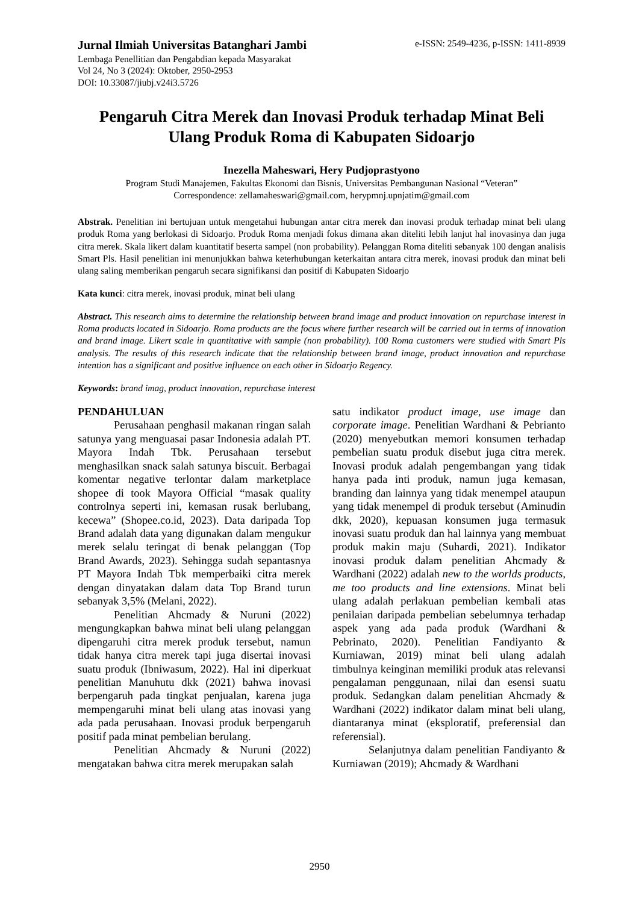Jurnal Ilmiah Universitas Batanghari Jambi
Lembaga Penellitian dan Pengabdian kepada Masyarakat
Vol 24, No 3 (2024): Oktober, 2950-2953
DOI: 10.33087/jiubj.v24i3.5726
e-ISSN: 2549-4236, p-ISSN: 1411-8939
Pengaruh Citra Merek dan Inovasi Produk terhadap Minat Beli Ulang Produk Roma di Kabupaten Sidoarjo
Inezella Maheswari, Hery Pudjoprastyono
Program Studi Manajemen, Fakultas Ekonomi dan Bisnis, Universitas Pembangunan Nasional “Veteran”
Correspondence: zellamaheswari@gmail.com, herypmnj.upnjatim@gmail.com
Abstrak. Penelitian ini bertujuan untuk mengetahui hubungan antar citra merek dan inovasi produk terhadap minat beli ulang produk Roma yang berlokasi di Sidoarjo. Produk Roma menjadi fokus dimana akan diteliti lebih lanjut hal inovasinya dan juga citra merek. Skala likert dalam kuantitatif beserta sampel (non probability). Pelanggan Roma diteliti sebanyak 100 dengan analisis Smart Pls. Hasil penelitian ini menunjukkan bahwa keterhubungan keterkaitan antara citra merek, inovasi produk dan minat beli ulang saling memberikan pengaruh secara signifikansi dan positif di Kabupaten Sidoarjo
Kata kunci: citra merek, inovasi produk, minat beli ulang
Abstract. This research aims to determine the relationship between brand image and product innovation on repurchase interest in Roma products located in Sidoarjo. Roma products are the focus where further research will be carried out in terms of innovation and brand image. Likert scale in quantitative with sample (non probability). 100 Roma customers were studied with Smart Pls analysis. The results of this research indicate that the relationship between brand image, product innovation and repurchase intention has a significant and positive influence on each other in Sidoarjo Regency.
Keywords: brand imag, product innovation, repurchase interest
PENDAHULUAN
Perusahaan penghasil makanan ringan salah satunya yang menguasai pasar Indonesia adalah PT. Mayora Indah Tbk. Perusahaan tersebut menghasilkan snack salah satunya biscuit. Berbagai komentar negative terlontar dalam marketplace shopee di took Mayora Official “masak quality controlnya seperti ini, kemasan rusak berlubang, kecewa” (Shopee.co.id, 2023). Data daripada Top Brand adalah data yang digunakan dalam mengukur merek selalu teringat di benak pelanggan (Top Brand Awards, 2023). Sehingga sudah sepantasnya PT Mayora Indah Tbk memperbaiki citra merek dengan dinyatakan dalam data Top Brand turun sebanyak 3,5% (Melani, 2022).
Penelitian Ahcmady & Nuruni (2022) mengungkapkan bahwa minat beli ulang pelanggan dipengaruhi citra merek produk tersebut, namun tidak hanya citra merek tapi juga disertai inovasi suatu produk (Ibniwasum, 2022). Hal ini diperkuat penelitian Manuhutu dkk (2021) bahwa inovasi berpengaruh pada tingkat penjualan, karena juga mempengaruhi minat beli ulang atas inovasi yang ada pada perusahaan. Inovasi produk berpengaruh positif pada minat pembelian berulang.
Penelitian Ahcmady & Nuruni (2022) mengatakan bahwa citra merek merupakan salah
satu indikator product image, use image dan corporate image. Penelitian Wardhani & Pebrianto (2020) menyebutkan memori konsumen terhadap pembelian suatu produk disebut juga citra merek. Inovasi produk adalah pengembangan yang tidak hanya pada inti produk, namun juga kemasan, branding dan lainnya yang tidak menempel ataupun yang tidak menempel di produk tersebut (Aminudin dkk, 2020), kepuasan konsumen juga termasuk inovasi suatu produk dan hal lainnya yang membuat produk makin maju (Suhardi, 2021). Indikator inovasi produk dalam penelitian Ahcmady & Wardhani (2022) adalah new to the worlds products, me too products and line extensions. Minat beli ulang adalah perlakuan pembelian kembali atas penilaian daripada pembelian sebelumnya terhadap aspek yang ada pada produk (Wardhani & Pebrinato, 2020). Penelitian Fandiyanto & Kurniawan, 2019) minat beli ulang adalah timbulnya keinginan memiliki produk atas relevansi pengalaman penggunaan, nilai dan esensi suatu produk. Sedangkan dalam penelitian Ahcmady & Wardhani (2022) indikator dalam minat beli ulang, diantaranya minat (eksploratif, preferensial dan referensial).
Selanjutnya dalam penelitian Fandiyanto & Kurniawan (2019); Ahcmady & Wardhani
2950